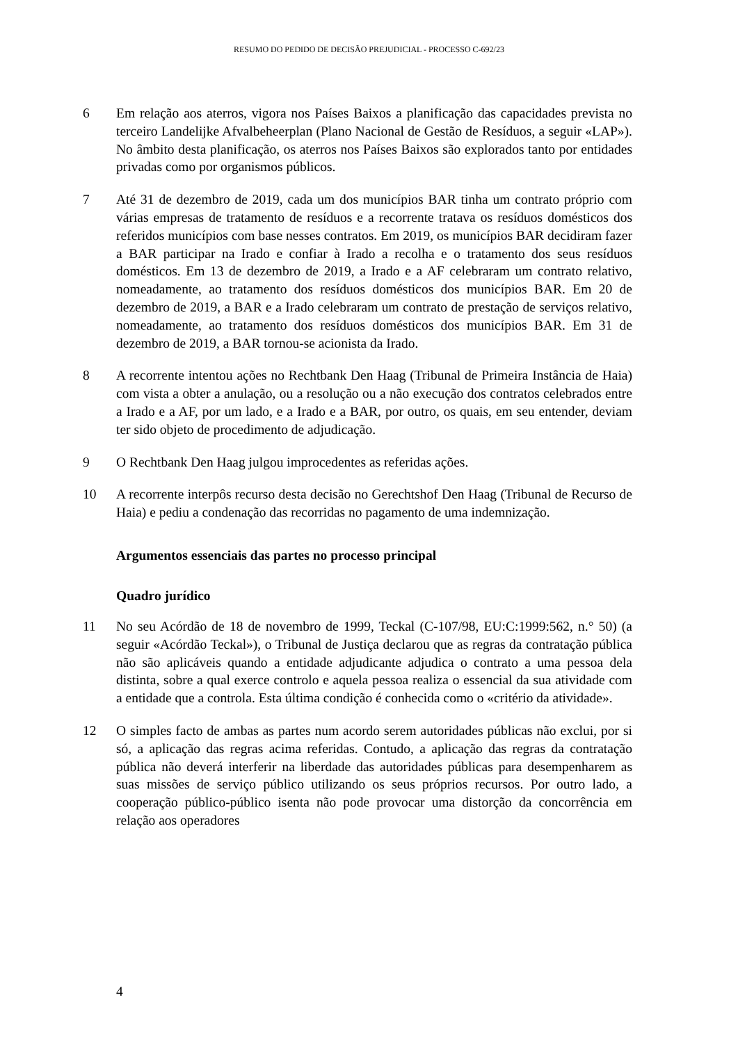RESUMO DO PEDIDO DE DECISÃO PREJUDICIAL - PROCESSO C-692/23
6 Em relação aos aterros, vigora nos Países Baixos a planificação das capacidades prevista no terceiro Landelijke Afvalbeheerplan (Plano Nacional de Gestão de Resíduos, a seguir «LAP»). No âmbito desta planificação, os aterros nos Países Baixos são explorados tanto por entidades privadas como por organismos públicos.
7 Até 31 de dezembro de 2019, cada um dos municípios BAR tinha um contrato próprio com várias empresas de tratamento de resíduos e a recorrente tratava os resíduos domésticos dos referidos municípios com base nesses contratos. Em 2019, os municípios BAR decidiram fazer a BAR participar na Irado e confiar à Irado a recolha e o tratamento dos seus resíduos domésticos. Em 13 de dezembro de 2019, a Irado e a AF celebraram um contrato relativo, nomeadamente, ao tratamento dos resíduos domésticos dos municípios BAR. Em 20 de dezembro de 2019, a BAR e a Irado celebraram um contrato de prestação de serviços relativo, nomeadamente, ao tratamento dos resíduos domésticos dos municípios BAR. Em 31 de dezembro de 2019, a BAR tornou-se acionista da Irado.
8 A recorrente intentou ações no Rechtbank Den Haag (Tribunal de Primeira Instância de Haia) com vista a obter a anulação, ou a resolução ou a não execução dos contratos celebrados entre a Irado e a AF, por um lado, e a Irado e a BAR, por outro, os quais, em seu entender, deviam ter sido objeto de procedimento de adjudicação.
9 O Rechtbank Den Haag julgou improcedentes as referidas ações.
10 A recorrente interpôs recurso desta decisão no Gerechtshof Den Haag (Tribunal de Recurso de Haia) e pediu a condenação das recorridas no pagamento de uma indemnização.
Argumentos essenciais das partes no processo principal
Quadro jurídico
11 No seu Acórdão de 18 de novembro de 1999, Teckal (C-107/98, EU:C:1999:562, n.° 50) (a seguir «Acórdão Teckal»), o Tribunal de Justiça declarou que as regras da contratação pública não são aplicáveis quando a entidade adjudicante adjudica o contrato a uma pessoa dela distinta, sobre a qual exerce controlo e aquela pessoa realiza o essencial da sua atividade com a entidade que a controla. Esta última condição é conhecida como o «critério da atividade».
12 O simples facto de ambas as partes num acordo serem autoridades públicas não exclui, por si só, a aplicação das regras acima referidas. Contudo, a aplicação das regras da contratação pública não deverá interferir na liberdade das autoridades públicas para desempenharem as suas missões de serviço público utilizando os seus próprios recursos. Por outro lado, a cooperação público-público isenta não pode provocar uma distorção da concorrência em relação aos operadores
4